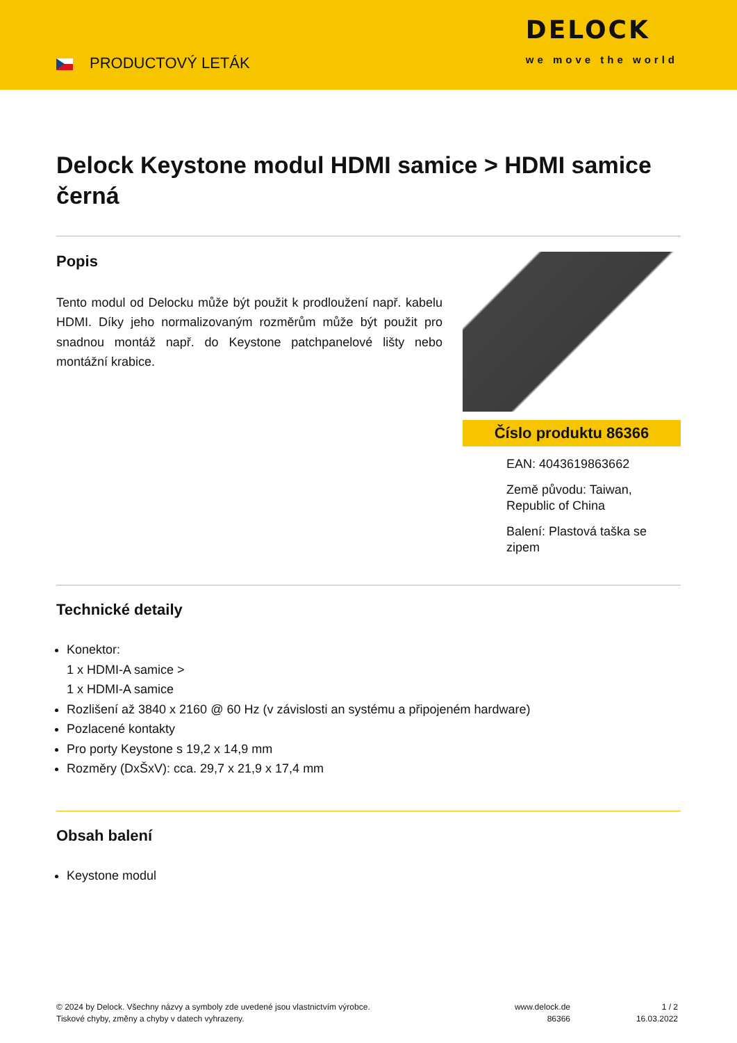PRODUCTOVÝ LETÁK
DELOCK
we move the world
Delock Keystone modul HDMI samice > HDMI samice černá
Popis
Tento modul od Delocku může být použit k prodloužení např. kabelu HDMI. Díky jeho normalizovaným rozměrům může být použit pro snadnou montáž např. do Keystone patchpanelové lišty nebo montážní krabice.
Číslo produktu 86366
EAN: 4043619863662
Země původu: Taiwan, Republic of China
Balení: Plastová taška se zipem
Technické detaily
Konektor:
1 x HDMI-A samice >
1 x HDMI-A samice
Rozlišení až 3840 x 2160 @ 60 Hz (v závislosti an systému a připojeném hardware)
Pozlacené kontakty
Pro porty Keystone s 19,2 x 14,9 mm
Rozměry (DxŠxV): cca. 29,7 x 21,9 x 17,4 mm
Obsah balení
Keystone modul
© 2024 by Delock. Všechny názvy a symboly zde uvedené jsou vlastnictvím výrobce.
Tiskové chyby, změny a chyby v datech vyhrazeny.
www.delock.de
86366
1 / 2
16.03.2022